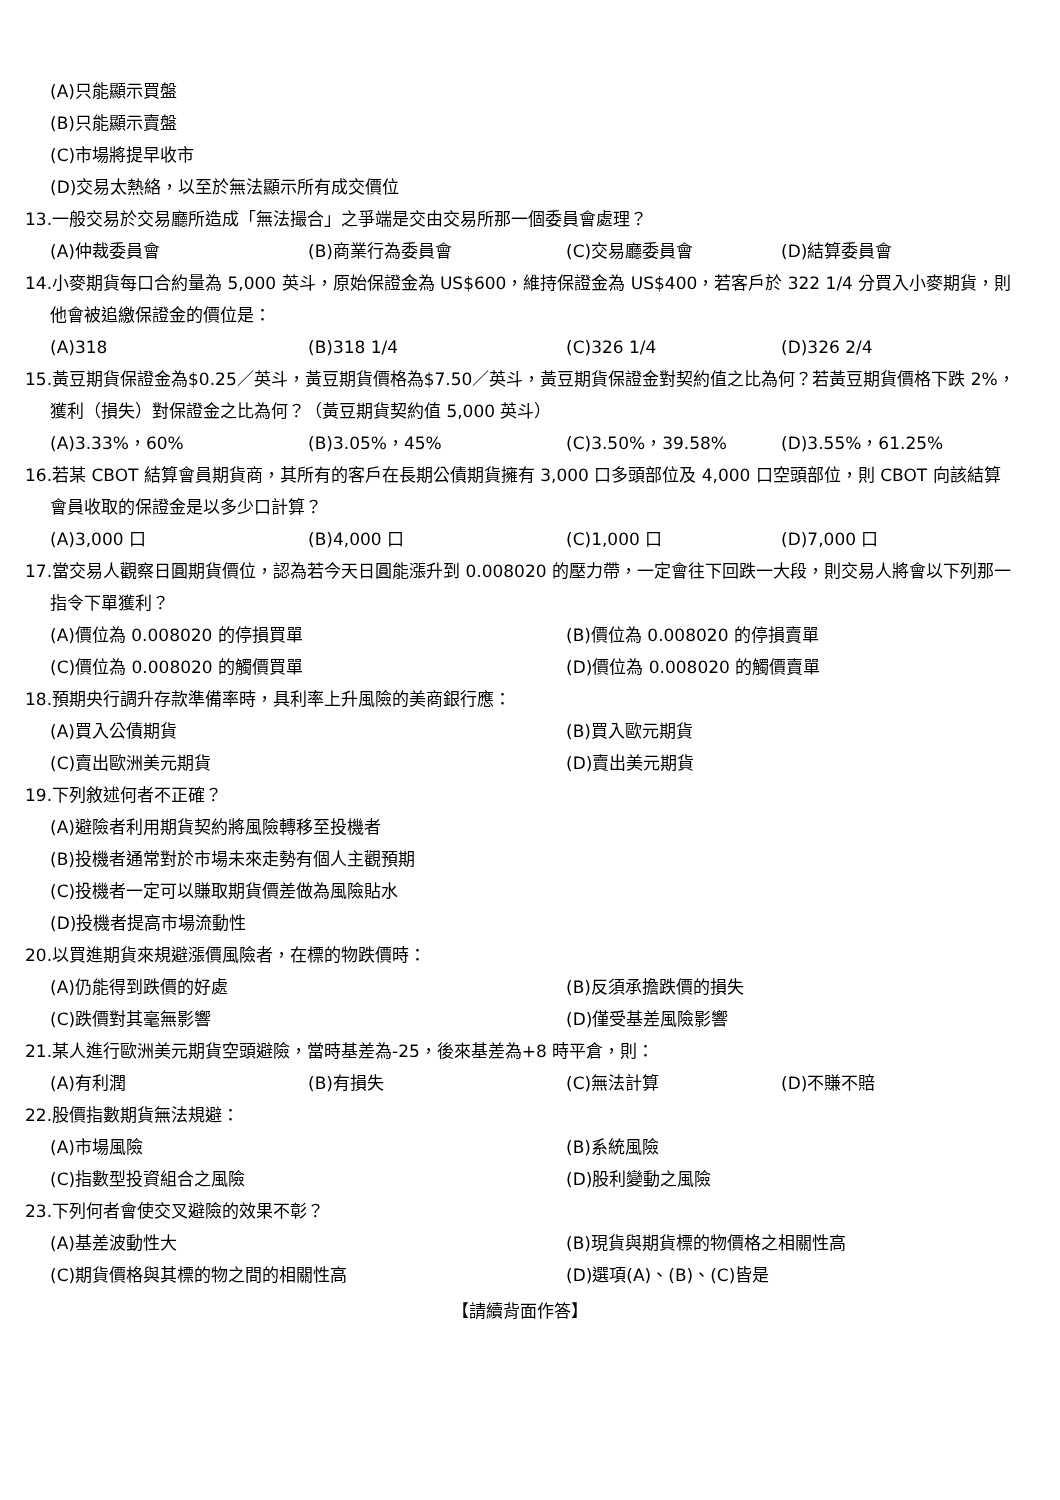(A)只能顯示買盤
(B)只能顯示賣盤
(C)市場將提早收市
(D)交易太熱絡，以至於無法顯示所有成交價位
13.一般交易於交易廳所造成「無法撮合」之爭端是交由交易所那一個委員會處理？
(A)仲裁委員會 (B)商業行為委員會 (C)交易廳委員會 (D)結算委員會
14.小麥期貨每口合約量為 5,000 英斗，原始保證金為 US$600，維持保證金為 US$400，若客戶於 322 1/4 分買入小麥期貨，則他會被追繳保證金的價位是：
(A)318 (B)318 1/4 (C)326 1/4 (D)326 2/4
15.黃豆期貨保證金為$0.25／英斗，黃豆期貨價格為$7.50／英斗，黃豆期貨保證金對契約值之比為何？若黃豆期貨價格下跌 2%，獲利（損失）對保證金之比為何？（黃豆期貨契約值 5,000 英斗）
(A)3.33%，60% (B)3.05%，45% (C)3.50%，39.58% (D)3.55%，61.25%
16.若某 CBOT 結算會員期貨商，其所有的客戶在長期公債期貨擁有 3,000 口多頭部位及 4,000 口空頭部位，則 CBOT 向該結算會員收取的保證金是以多少口計算？
(A)3,000 口 (B)4,000 口 (C)1,000 口 (D)7,000 口
17.當交易人觀察日圓期貨價位，認為若今天日圓能漲升到 0.008020 的壓力帶，一定會往下回跌一大段，則交易人將會以下列那一指令下單獲利？
(A)價位為 0.008020 的停損買單 (B)價位為 0.008020 的停損賣單 (C)價位為 0.008020 的觸價買單 (D)價位為 0.008020 的觸價賣單
18.預期央行調升存款準備率時，具利率上升風險的美商銀行應：
(A)買入公債期貨 (B)買入歐元期貨 (C)賣出歐洲美元期貨 (D)賣出美元期貨
19.下列敘述何者不正確？
(A)避險者利用期貨契約將風險轉移至投機者
(B)投機者通常對於市場未來走勢有個人主觀預期
(C)投機者一定可以賺取期貨價差做為風險貼水
(D)投機者提高市場流動性
20.以買進期貨來規避漲價風險者，在標的物跌價時：
(A)仍能得到跌價的好處 (B)反須承擔跌價的損失 (C)跌價對其毫無影響 (D)僅受基差風險影響
21.某人進行歐洲美元期貨空頭避險，當時基差為-25，後來基差為+8 時平倉，則：
(A)有利潤 (B)有損失 (C)無法計算 (D)不賺不賠
22.股價指數期貨無法規避：
(A)市場風險 (B)系統風險 (C)指數型投資組合之風險 (D)股利變動之風險
23.下列何者會使交叉避險的效果不彰？
(A)基差波動性大 (B)現貨與期貨標的物價格之相關性高 (C)期貨價格與其標的物之間的相關性高 (D)選項(A)、(B)、(C)皆是
【請續背面作答】